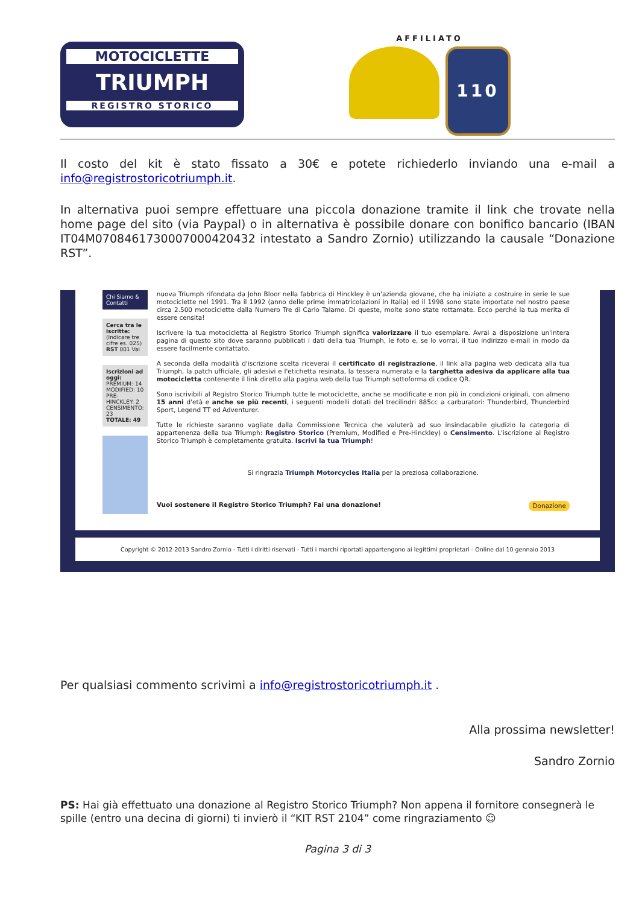MOTOCICLETTE
TRIUMPH
REGISTRO STORICO
AFFILIATO
110
Il costo del kit è stato fissato a 30€ e potete richiederlo inviando una e-mail a info@registrostoricotriumph.it.
In alternativa puoi sempre effettuare una piccola donazione tramite il link che trovate nella home page del sito (via Paypal) o in alternativa è possibile donare con bonifico bancario (IBAN IT04M0708461730007000420432 intestato a Sandro Zornio) utilizzando la causale “Donazione RST”.
Chi Siamo & Contatti
Cerca tra le iscritte:
(Indicare tre cifre es. 025)
RST 001 Vai
Iscrizioni ad oggi:
PREMIUM: 14
MODIFIED: 10
PRE-HINCKLEY: 2
CENSIMENTO: 23
TOTALE: 49
nuova Triumph rifondata da John Bloor nella fabbrica di Hinckley è un'azienda giovane, che ha iniziato a costruire in serie le sue motociclette nel 1991. Tra il 1992 (anno delle prime immatricolazioni in Italia) ed il 1998 sono state importate nel nostro paese circa 2.500 motociclette dalla Numero Tre di Carlo Talamo. Di queste, molte sono state rottamate. Ecco perché la tua merita di essere censita!
Iscrivere la tua motocicletta al Registro Storico Triumph significa valorizzare il tuo esemplare. Avrai a disposizione un'intera pagina di questo sito dove saranno pubblicati i dati della tua Triumph, le foto e, se lo vorrai, il tuo indirizzo e-mail in modo da essere facilmente contattato.
A seconda della modalità d'iscrizione scelta riceverai il certificato di registrazione, il link alla pagina web dedicata alla tua Triumph, la patch ufficiale, gli adesivi e l'etichetta resinata, la tessera numerata e la targhetta adesiva da applicare alla tua motocicletta contenente il link diretto alla pagina web della tua Triumph sottoforma di codice QR.
Sono iscrivibili al Registro Storico Triumph tutte le motociclette, anche se modificate e non più in condizioni originali, con almeno 15 anni d'età e anche se più recenti, i seguenti modelli dotati del trecilindri 885cc a carburatori: Thunderbird, Thunderbird Sport, Legend TT ed Adventurer.
Tutte le richieste saranno vagliate dalla Commissione Tecnica che valuterà ad suo insindacabile giudizio la categoria di appartenenza della tua Triumph: Registro Storico (Premium, Modified e Pre-Hinckley) o Censimento. L'iscrizione al Registro Storico Triumph è completamente gratuita. Iscrivi la tua Triumph!
Si ringrazia Triumph Motorcycles Italia per la preziosa collaborazione.
Vuoi sostenere il Registro Storico Triumph? Fai una donazione! Donazione
Copyright © 2012-2013 Sandro Zornio - Tutti i diritti riservati - Tutti i marchi riportati appartengono ai legittimi proprietari - Online dal 10 gennaio 2013
Per qualsiasi commento scrivimi a info@registrostoricotriumph.it .
Alla prossima newsletter!
Sandro Zornio
PS: Hai già effettuato una donazione al Registro Storico Triumph? Non appena il fornitore consegnerà le spille (entro una decina di giorni) ti invierò il “KIT RST 2104” come ringraziamento ☺
Pagina 3 di 3